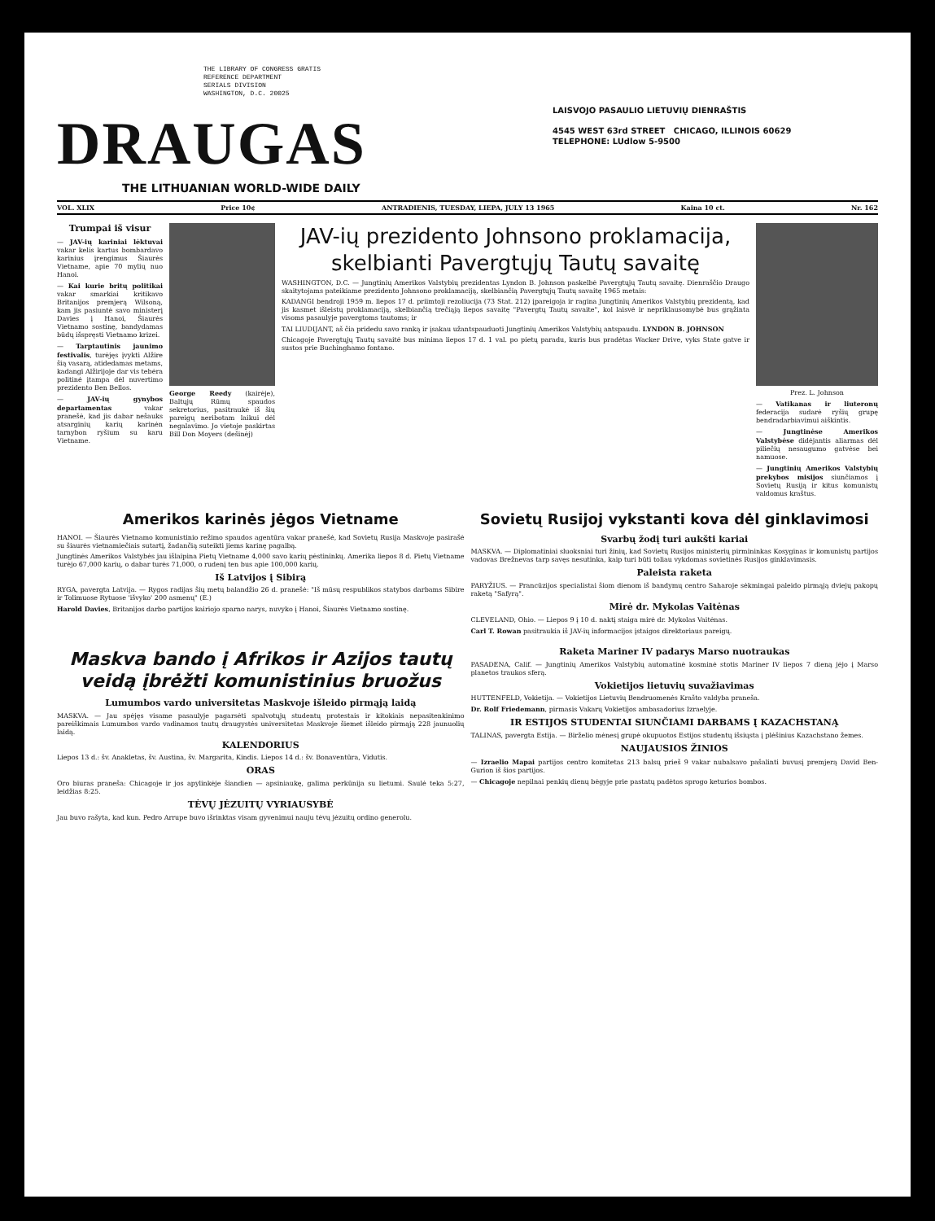THE LIBRARY OF CONGRESS GRATIS
REFERENCE DEPARTMENT
SERIALS DIVISION
WASHINGTON, D.C. 20025
DRAUGAS
THE LITHUANIAN WORLD-WIDE DAILY
LAISVOJO PASAULIO LIETUVIŲ DIENRAŠTIS
4545 WEST 63rd STREET CHICAGO, ILLINOIS 60629
TELEPHONE: LUdlow 5-9500
VOL. XLIX Price 10¢ ANTRADIENIS, TUESDAY, LIEPA, JULY 13 1965 Kaina 10 ct. Nr. 162
Trumpai iš visur
— JAV-ių kariniai lėktuvai vakar kelis kartus bombardavo karinius įrengimus Šiaurės Vietname, apie 70 mylių nuo Hanoi.
— Kai kurie britų politikai vakar smarkiai kritikavo Britanijos premjerą Wilsoną, kam jis pasiuntė savo ministerį Davies į Hanoi, Šiaurės Vietnamo sostinę, bandydamas būdų išspręsti Vietnamo krizei.
— Tarptautinis jaunimo festivalis, turėjęs įvykti Alžire šią vasarą, atidedamas metams, kadangi Alžirijoje dar vis tebėra politinė įtampa dėl nuvertimo prezidento Ben Bellos.
— JAV-ių gynybos departamentas vakar pranešė, kad jis dabar nešauks atsarginių karių karinėn tarnybon ryšium su karu Vietname.
George Reedy (kairėje), Baltųjų Rūmų spaudos sekretorius, pasitraukė iš šių pareigų neribotam laikui dėl negalavimo. Jo vietoje paskirtas Bill Don Moyers (dešinėj)
JAV-ių prezidento Johnsono proklamacija, skelbianti Pavergtųjų Tautų savaitę
WASHINGTON, D.C. — Jungtinių Amerikos Valstybių prezidentas Lyndon B. Johnson paskelbė Pavergtųjų Tautų savaitę. Dienraščio Draugo skaitytojams pateikiame prezidento Johnsono proklamaciją, skelbiančią Pavergtųjų Tautų savaitę 1965 metais:
KADANGI bendroji 1959 m. liepos 17 d. priimtoji rezoliucija (73 Stat. 212) įpareigoja ir ragina Jungtinių Amerikos Valstybių prezidentą, kad jis kasmet išleistų proklamaciją, skelbiančią trečiąją liepos savaitę "Pavergtų Tautų savaite", kol laisvė ir nepriklausomybė bus grąžinta visoms pasaulyje pavergtoms tautoms; ir
TAI LIUDIJANT, aš čia pridedu savo ranką ir įsakau užantspauduoti Jungtinių Amerikos Valstybių antspaudu. LYNDON B. JOHNSON
Chicagoje Pavergtųjų Tautų savaitė bus minima liepos 17 d. 1 val. po pietų paradu, kuris bus pradėtas Wacker Drive, vyks State gatve ir sustos prie Buchinghamo fontano.
Prez. L. Johnson
— Vatikanas ir liuteronų federacija sudarė ryšių grupę bendradarbiavimui aiškintis.
— Jungtinėse Amerikos Valstybėse didėjantis aliarmas dėl piliečių nesaugumo gatvėse bei namuose.
— Jungtinių Amerikos Valstybių prekybos misijos siunčiamos į Sovietų Rusiją ir kitus komunistų valdomus kraštus.
Amerikos karinės jėgos Vietname
HANOI. — Šiaurės Vietnamo komunistinio režimo spaudos agentūra vakar pranešė, kad Sovietų Rusija Maskvoje pasirašė su šiaurės vietnamiečiais sutartį, žadančią suteikti jiems karinę pagalbą.
Jungtinės Amerikos Valstybės jau išlaipina Pietų Vietname 4,000 savo karių pėstininkų. Amerika liepos 8 d. Pietų Vietname turėjo 67,000 karių, o dabar turės 71,000, o rudenį ten bus apie 100,000 karių.
Iš Latvijos į Sibirą
RYGA, pavergta Latvija. — Rygos radijas šių metų balandžio 26 d. pranešė: "Iš mūsų respublikos statybos darbams Sibire ir Tolimuose Rytuose 'išvyko' 200 asmenų" (E.)
Harold Davies, Britanijos darbo partijos kairiojo sparno narys, nuvyko į Hanoi, Šiaurės Vietnamo sostinę.
Sovietų Rusijoj vykstanti kova dėl ginklavimosi
Svarbų žodį turi aukšti kariai
MASKVA. — Diplomatiniai sluoksniai turi žinių, kad Sovietų Rusijos ministerių pirmininkas Kosyginas ir komunistų partijos vadovas Brežnevas tarp savęs nesutinka, kaip turi būti toliau vykdomas sovietinės Rusijos ginklavimasis.
Paleista raketa
PARYŽIUS. — Prancūzijos specialistai šiom dienom iš bandymų centro Saharoje sėkmingai paleido pirmąją dviejų pakopų raketą "Safyrą".
Mirė dr. Mykolas Vaitėnas
CLEVELAND, Ohio. — Liepos 9 į 10 d. naktį staiga mirė dr. Mykolas Vaitėnas.
Carl T. Rowan pasitraukia iš JAV-ių informacijos įstaigos direktoriaus pareigų.
Maskva bando į Afrikos ir Azijos tautų veidą įbrėžti komunistinius bruožus
Lumumbos vardo universitetas Maskvoje išleido pirmąją laidą
MASKVA. — Jau spėjęs visame pasaulyje pagarsėti spalvotųjų studentų protestais ir kitokiais nepasitenkinimo pareiškimais Lumumbos vardo vadinamos tautų draugystės universitetas Maskvoje šiemet išleido pirmąją 228 jaunuolių laidą.
KALENDORIUS
Liepos 13 d.: šv. Anakletas, šv. Austina, šv. Margarita, Kindis. Liepos 14 d.: šv. Bonaventūra, Vidutis.
ORAS
Oro biuras praneša: Chicagoje ir jos apylinkėje šiandien — apsiniaukę, galima perkūnija su lietumi. Saulė teka 5:27, leidžias 8:25.
TĖVŲ JĖZUITŲ VYRIAUSYBĖ
Jau buvo rašyta, kad kun. Pedro Arrupe buvo išrinktas visam gyvenimui nauju tėvų jėzuitų ordino generolu.
Raketa Mariner IV padarys Marso nuotraukas
PASADENA, Calif. — Jungtinių Amerikos Valstybių automatinė kosminė stotis Mariner IV liepos 7 dieną jėjo į Marso planetos traukos sferą.
Vokietijos lietuvių suvažiavimas
HUTTENFELD, Vokietija. — Vokietijos Lietuvių Bendruomenės Krašto valdyba praneša.
Dr. Rolf Friedemann, pirmasis Vakarų Vokietijos ambasadorius Izraelyje.
IR ESTIJOS STUDENTAI SIUNČIAMI DARBAMS Į KAZACHSTANĄ
TALINAS, pavergta Estija. — Birželio mėnesį grupė okupuotos Estijos studentų išsiųsta į plėšinius Kazachstano žemes.
NAUJAUSIOS ŽINIOS
— Izraelio Mapai partijos centro komitetas 213 balsų prieš 9 vakar nubalsavo pašalinti buvusį premjerą David Ben-Gurion iš šios partijos.
— Chicagoje nepilnai penkių dienų bėgyje prie pastatų padėtos sprogo keturios bombos.